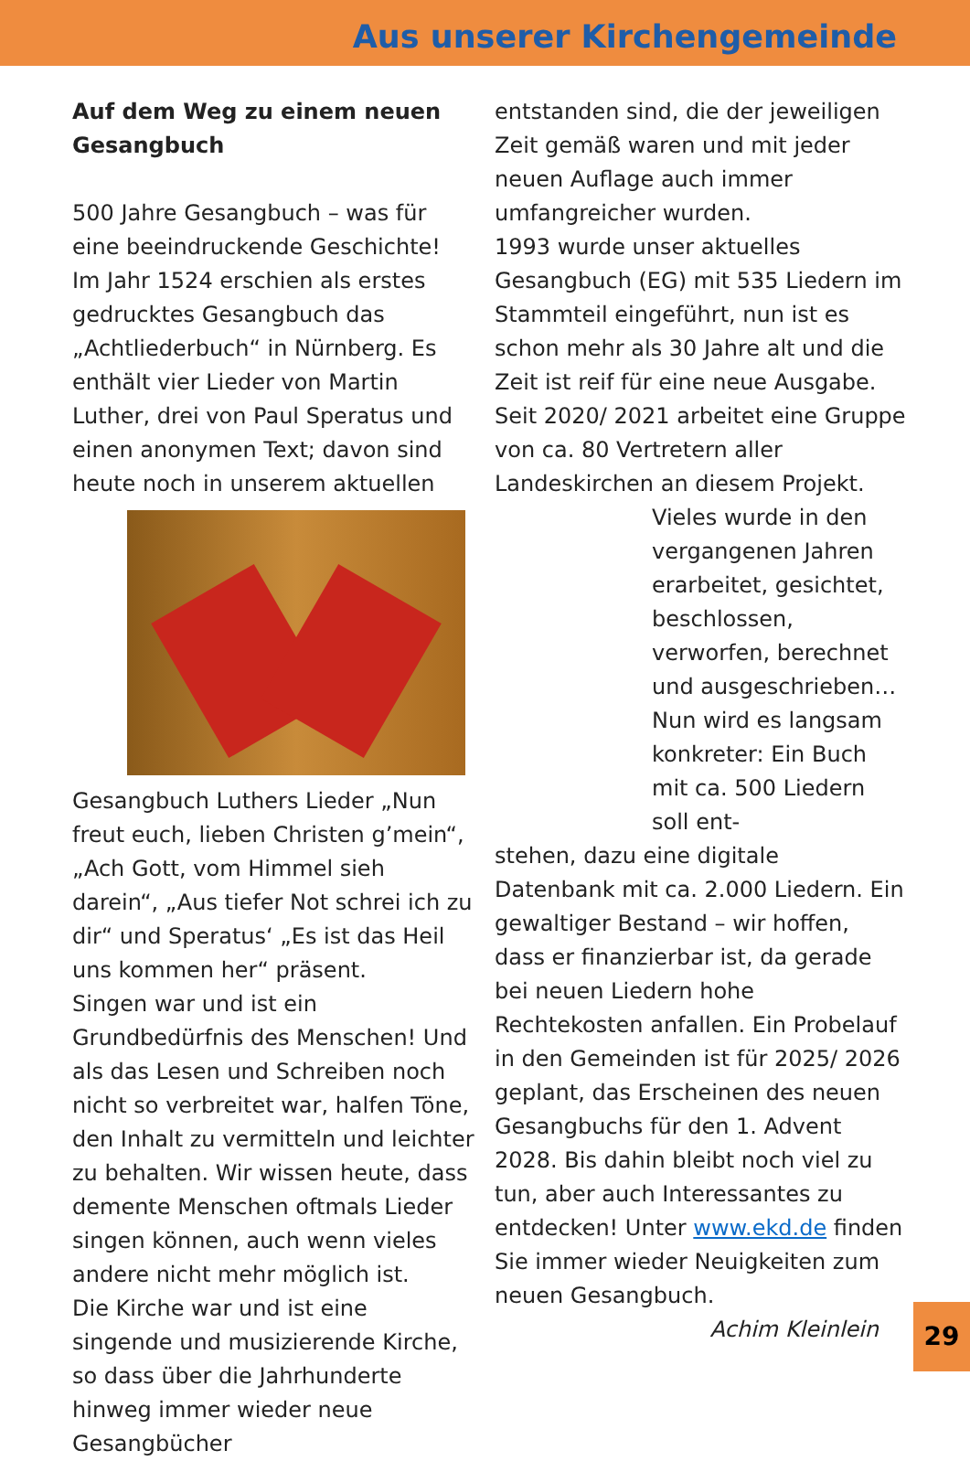Aus unserer Kirchengemeinde
Auf dem Weg zu einem neuen Gesangbuch
500 Jahre Gesangbuch – was für eine beeindruckende Geschichte! Im Jahr 1524 erschien als erstes gedrucktes Gesangbuch das „Achtliederbuch“ in Nürnberg. Es enthält vier Lieder von Martin Luther, drei von Paul Speratus und einen anonymen Text; davon sind heute noch in unserem aktuellen Gesangbuch Luthers Lieder „Nun freut euch, lieben Christen g’mein“, „Ach Gott, vom Himmel sieh darein“, „Aus tiefer Not schrei ich zu dir“ und Speratus‘ „Es ist das Heil uns kommen her“ präsent.
Singen war und ist ein Grundbedürfnis des Menschen! Und als das Lesen und Schreiben noch nicht so verbreitet war, halfen Töne, den Inhalt zu vermitteln und leichter zu behalten. Wir wissen heute, dass demente Menschen oftmals Lieder singen können, auch wenn vieles andere nicht mehr möglich ist.
Die Kirche war und ist eine singende und musizierende Kirche, so dass über die Jahrhunderte hinweg immer wieder neue Gesangbücher
entstanden sind, die der jeweiligen Zeit gemäß waren und mit jeder neuen Auflage auch immer umfangreicher wurden.
1993 wurde unser aktuelles Gesangbuch (EG) mit 535 Liedern im Stammteil eingeführt, nun ist es schon mehr als 30 Jahre alt und die Zeit ist reif für eine neue Ausgabe. Seit 2020/ 2021 arbeitet eine Gruppe von ca. 80 Vertretern aller Landeskirchen an diesem Projekt.
Vieles wurde in den vergangenen Jahren erarbeitet, gesichtet, beschlossen, verworfen, berechnet und ausgeschrieben… Nun wird es langsam konkreter: Ein Buch mit ca. 500 Liedern soll ent-
stehen, dazu eine digitale Datenbank mit ca. 2.000 Liedern. Ein gewaltiger Bestand – wir hoffen, dass er finanzierbar ist, da gerade bei neuen Liedern hohe Rechtekosten anfallen. Ein Probelauf in den Gemeinden ist für 2025/ 2026 geplant, das Erscheinen des neuen Gesangbuchs für den 1. Advent 2028. Bis dahin bleibt noch viel zu tun, aber auch Interessantes zu entdecken! Unter www.ekd.de finden Sie immer wieder Neuigkeiten zum neuen Gesangbuch.
Achim Kleinlein
29